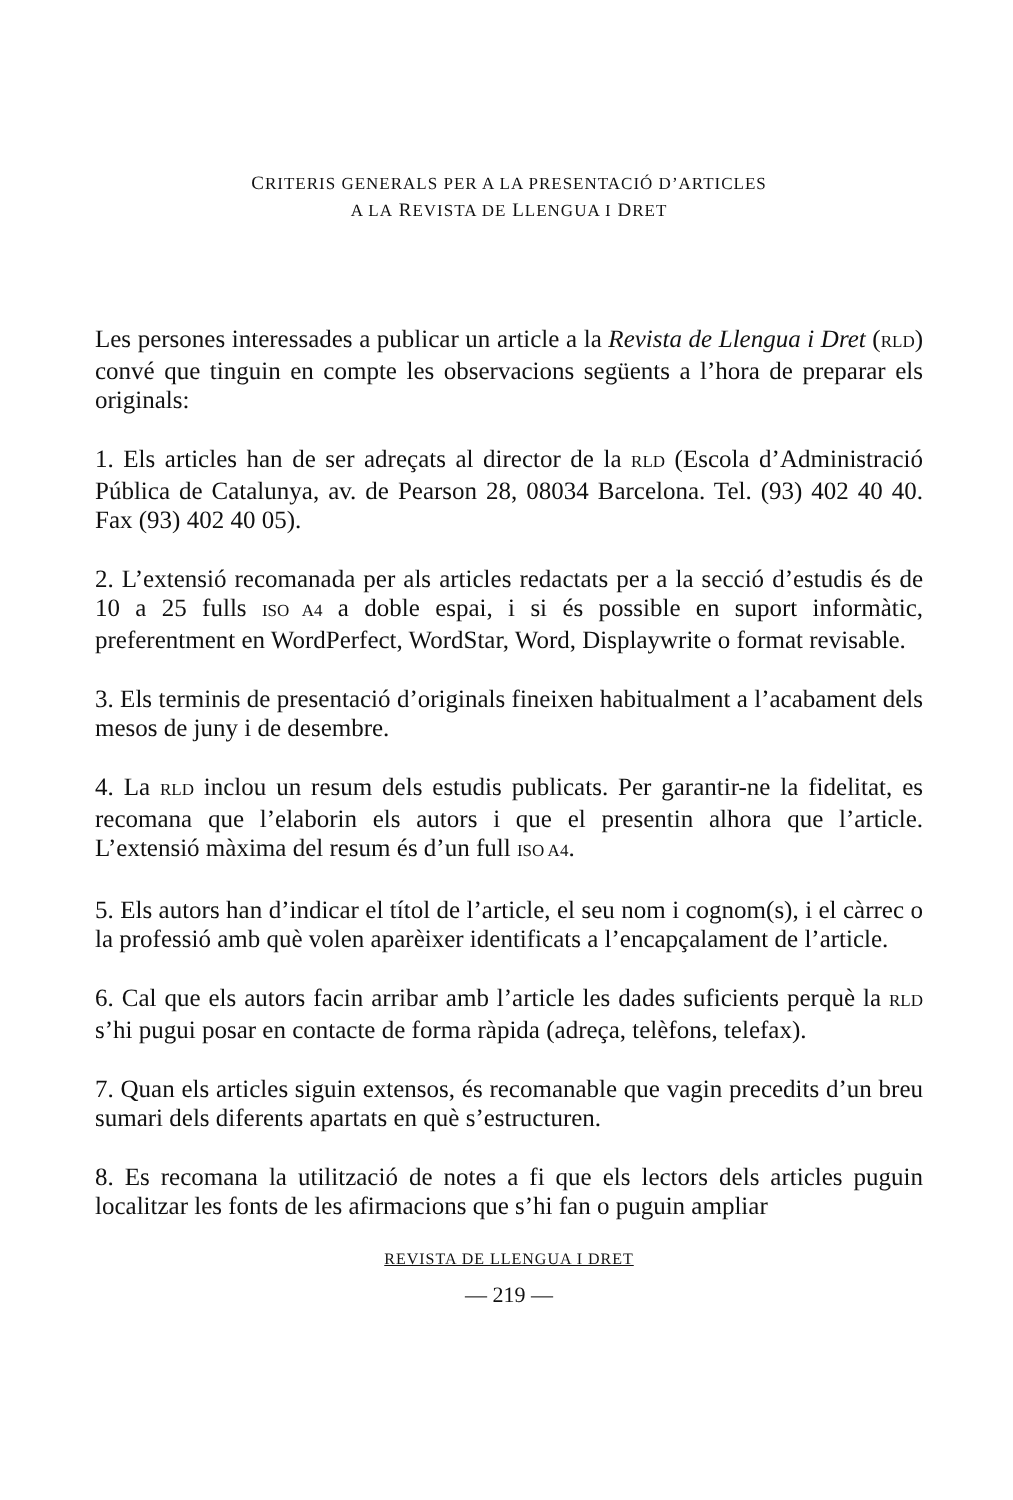CRITERIS GENERALS PER A LA PRESENTACIÓ D’ARTICLES
A LA REVISTA DE LLENGUA I DRET
Les persones interessades a publicar un article a la Revista de Llengua i Dret (RLD) convé que tinguin en compte les observacions següents a l’hora de preparar els originals:
1. Els articles han de ser adreçats al director de la RLD (Escola d’Administració Pública de Catalunya, av. de Pearson 28, 08034 Barcelona. Tel. (93) 402 40 40. Fax (93) 402 40 05).
2. L’extensió recomanada per als articles redactats per a la secció d’estudis és de 10 a 25 fulls ISO A4 a doble espai, i si és possible en suport informàtic, preferentment en WordPerfect, WordStar, Word, Displaywrite o format revisable.
3. Els terminis de presentació d’originals fineixen habitualment a l’acabament dels mesos de juny i de desembre.
4. La RLD inclou un resum dels estudis publicats. Per garantir-ne la fidelitat, es recomana que l’elaborin els autors i que el presentin alhora que l’article. L’extensió màxima del resum és d’un full ISO A4.
5. Els autors han d’indicar el títol de l’article, el seu nom i cognom(s), i el càrrec o la professió amb què volen aparèixer identificats a l’encapçalament de l’article.
6. Cal que els autors facin arribar amb l’article les dades suficients perquè la RLD s’hi pugui posar en contacte de forma ràpida (adreça, telèfons, telefax).
7. Quan els articles siguin extensos, és recomanable que vagin precedits d’un breu sumari dels diferents apartats en què s’estructuren.
8. Es recomana la utilització de notes a fi que els lectors dels articles puguin localitzar les fonts de les afirmacions que s’hi fan o puguin ampliar
REVISTA DE LLENGUA I DRET
— 219 —